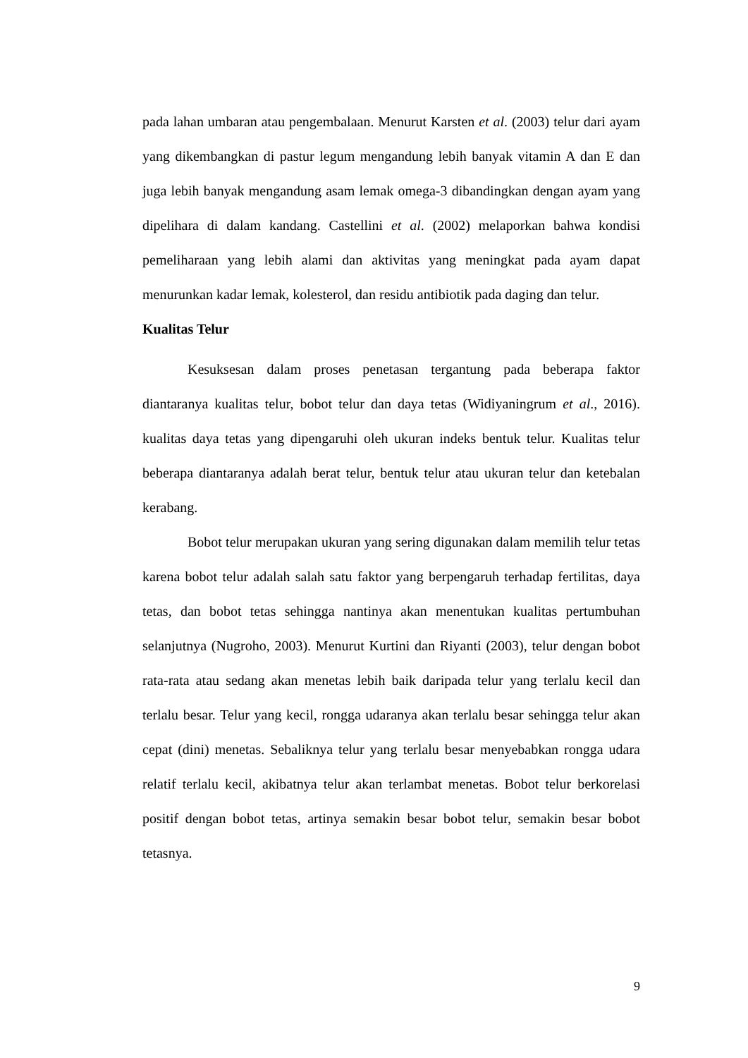pada lahan umbaran atau pengembalaan. Menurut Karsten et al. (2003) telur dari ayam yang dikembangkan di pastur legum mengandung lebih banyak vitamin A dan E dan juga lebih banyak mengandung asam lemak omega-3 dibandingkan dengan ayam yang dipelihara di dalam kandang. Castellini et al. (2002) melaporkan bahwa kondisi pemeliharaan yang lebih alami dan aktivitas yang meningkat pada ayam dapat menurunkan kadar lemak, kolesterol, dan residu antibiotik pada daging dan telur.
Kualitas Telur
Kesuksesan dalam proses penetasan tergantung pada beberapa faktor diantaranya kualitas telur, bobot telur dan daya tetas (Widiyaningrum et al., 2016). kualitas daya tetas yang dipengaruhi oleh ukuran indeks bentuk telur. Kualitas telur beberapa diantaranya adalah berat telur, bentuk telur atau ukuran telur dan ketebalan kerabang.
Bobot telur merupakan ukuran yang sering digunakan dalam memilih telur tetas karena bobot telur adalah salah satu faktor yang berpengaruh terhadap fertilitas, daya tetas, dan bobot tetas sehingga nantinya akan menentukan kualitas pertumbuhan selanjutnya (Nugroho, 2003). Menurut Kurtini dan Riyanti (2003), telur dengan bobot rata-rata atau sedang akan menetas lebih baik daripada telur yang terlalu kecil dan terlalu besar. Telur yang kecil, rongga udaranya akan terlalu besar sehingga telur akan cepat (dini) menetas. Sebaliknya telur yang terlalu besar menyebabkan rongga udara relatif terlalu kecil, akibatnya telur akan terlambat menetas. Bobot telur berkorelasi positif dengan bobot tetas, artinya semakin besar bobot telur, semakin besar bobot tetasnya.
9